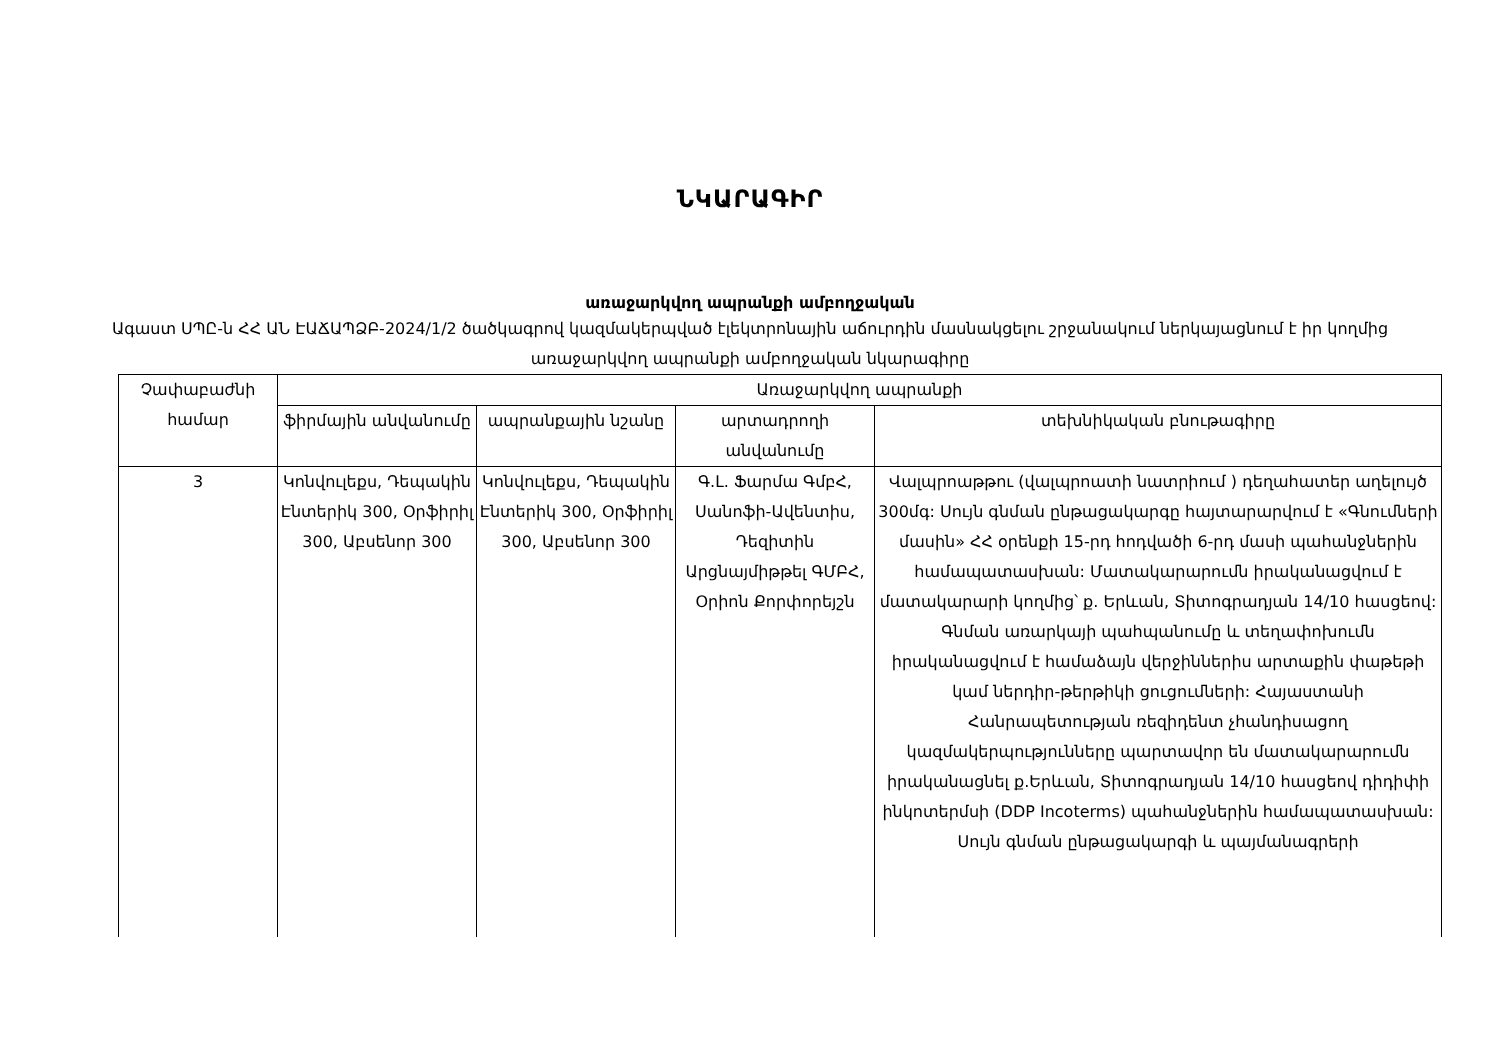ՆԿԱՐԱԳԻՐ
առաջարկվող ապրանքի ամբողջական
Ագաստ ՍՊԸ-ն ՀՀ ԱՆ ԷԱՃԱՊՁԲ-2024/1/2 ծածկագրով կազմակերպված էլեկտրոնային աճուրդին մասնակցելու շրջանակում ներկայացնում է իր կողմից առաջարկվող ապրանքի ամբողջական նկարագիրը
| Չափաբաժնի համար | Առաջարկվող ապրանքի | | | |
| --- | --- | --- | --- | --- |
| | ֆիրմային անվանումը | ապրանքային նշանը | արտադրողի անվանումը | տեխնիկական բնութագիրը |
| 3 | Կոնվուլեքս, Դեպակին Էնտերիկ 300, Օրֆիրիլ 300, Աբսենոր 300 | Կոնվուլեքս, Դեպակին Էնտերիկ 300, Օրֆիրիլ 300, Աբսենոր 300 | Գ.Լ. Ֆարմա ԳմբՀ, Սանոֆի-Ավենտիս, Դեզիտին Արցնայմիթթել ԳՄԲՀ, Օրիոն Քորփորեյշն | Վալպրոաթթու (վալպրոատի նատրիում ) դեղահատեր աղելույծ 300մգ: Սույն գնման ընթացակարգը հայտարարվում է «Գնումների մասին» ՀՀ օրենքի 15-րդ հոդվածի 6-րդ մասի պահանջներին համապատասխան: Մատակարարումն իրականացվում է մատակարարի կողմից՝ ք. Երևան, Տիտոգրադյան 14/10 հասցեով: Գնման առարկայի պահպանումը և տեղափոխումն իրականացվում է համաձայն վերջիններիս արտաքին փաթեթի կամ ներդիր-թերթիկի ցուցումների: Հայաստանի Հանրապետության ռեզիդենտ չհանդիսացող կազմակերպությունները պարտավոր են մատակարարումն իրականացնել ք.Երևան, Տիտոգրադյան 14/10 հասցեով դիդիփի ինկոտերմսի (DDP Incoterms) պահանջներին համապատասխան: Սույն գնման ընթացակարգի և պայմանագրերի |